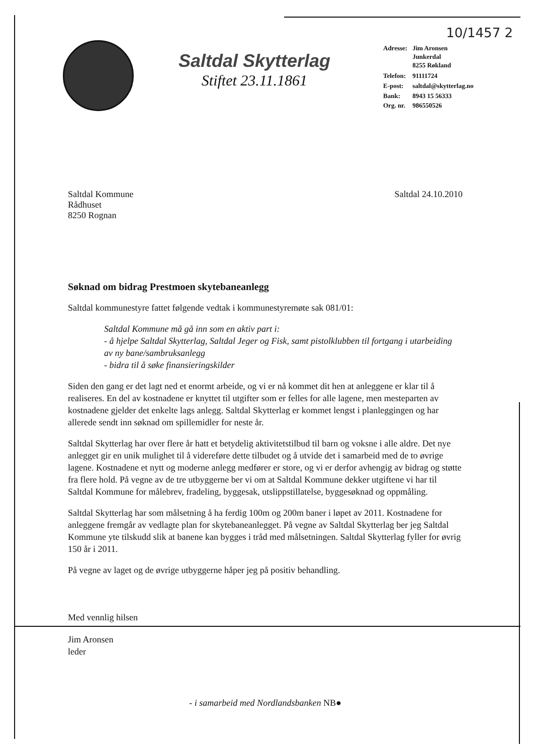10/1457 2
Saltdal Skytterlag
Stiftet 23.11.1861
| Adresse: | Jim Aronsen Junkerdal 8255 Røkland |
| Telefon: | 91111724 |
| E-post: | saltdal@skytterlag.no |
| Bank: | 8943 15 56333 |
| Org. nr. | 986550526 |
Saltdal Kommune
Rådhuset
8250 Rognan
Saltdal 24.10.2010
Søknad om bidrag Prestmoen skytebaneanlegg
Saltdal kommunestyre fattet følgende vedtak i kommunestyremøte sak 081/01:
Saltdal Kommune må gå inn som en aktiv part i:
- å hjelpe Saltdal Skytterlag, Saltdal Jeger og Fisk, samt pistolklubben til fortgang i utarbeiding av ny bane/sambruksanlegg
- bidra til å søke finansieringskilder
Siden den gang er det lagt ned et enormt arbeide, og vi er nå kommet dit hen at anleggene er klar til å realiseres. En del av kostnadene er knyttet til utgifter som er felles for alle lagene, men mesteparten av kostnadene gjelder det enkelte lags anlegg. Saltdal Skytterlag er kommet lengst i planleggingen og har allerede sendt inn søknad om spillemidler for neste år.
Saltdal Skytterlag har over flere år hatt et betydelig aktivitetstilbud til barn og voksne i alle aldre. Det nye anlegget gir en unik mulighet til å videreføre dette tilbudet og å utvide det i samarbeid med de to øvrige lagene. Kostnadene et nytt og moderne anlegg medfører er store, og vi er derfor avhengig av bidrag og støtte fra flere hold. På vegne av de tre utbyggerne ber vi om at Saltdal Kommune dekker utgiftene vi har til Saltdal Kommune for målebrev, fradeling, byggesak, utslippstillatelse, byggesøknad og oppmåling.
Saltdal Skytterlag har som målsetning å ha ferdig 100m og 200m baner i løpet av 2011. Kostnadene for anleggene fremgår av vedlagte plan for skytebaneanlegget. På vegne av Saltdal Skytterlag ber jeg Saltdal Kommune yte tilskudd slik at banene kan bygges i tråd med målsetningen. Saltdal Skytterlag fyller for øvrig 150 år i 2011.
På vegne av laget og de øvrige utbyggerne håper jeg på positiv behandling.
Med vennlig hilsen
Jim Aronsen
leder
- i samarbeid med Nordlandsbanken NB●